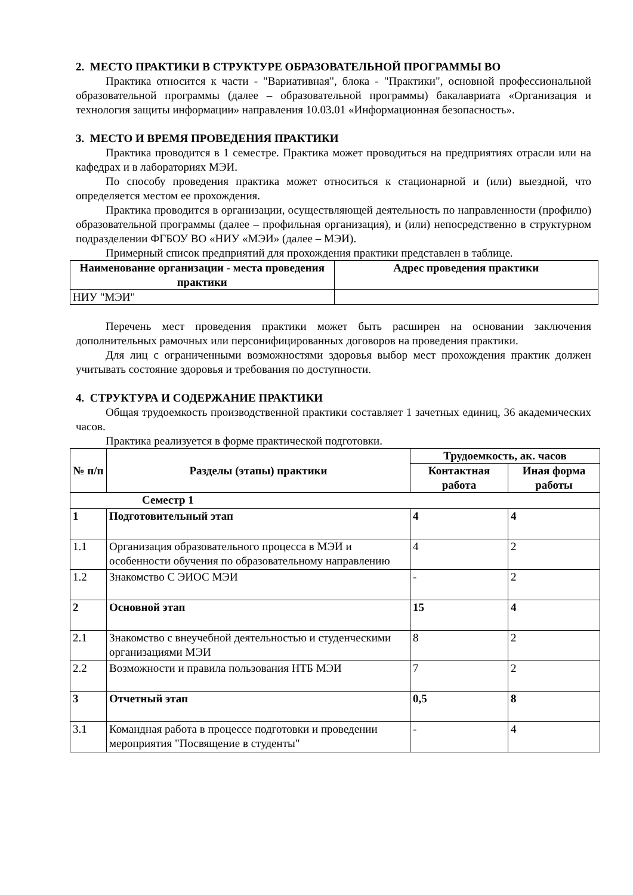2. МЕСТО ПРАКТИКИ В СТРУКТУРЕ ОБРАЗОВАТЕЛЬНОЙ ПРОГРАММЫ ВО
Практика относится к части - "Вариативная", блока - "Практики", основной профессиональной образовательной программы (далее – образовательной программы) бакалавриата «Организация и технология защиты информации» направления 10.03.01 «Информационная безопасность».
3. МЕСТО И ВРЕМЯ ПРОВЕДЕНИЯ ПРАКТИКИ
Практика проводится в 1 семестре. Практика может проводиться на предприятиях отрасли или на кафедрах и в лабораториях МЭИ.
По способу проведения практика может относиться к стационарной и (или) выездной, что определяется местом ее прохождения.
Практика проводится в организации, осуществляющей деятельность по направленности (профилю) образовательной программы (далее – профильная организация), и (или) непосредственно в структурном подразделении ФГБОУ ВО «НИУ «МЭИ» (далее – МЭИ).
Примерный список предприятий для прохождения практики представлен в таблице.
| Наименование организации - места проведения практики | Адрес проведения практики |
| --- | --- |
| НИУ "МЭИ" | |
Перечень мест проведения практики может быть расширен на основании заключения дополнительных рамочных или персонифицированных договоров на проведения практики.
Для лиц с ограниченными возможностями здоровья выбор мест прохождения практик должен учитывать состояние здоровья и требования по доступности.
4. СТРУКТУРА И СОДЕРЖАНИЕ ПРАКТИКИ
Общая трудоемкость производственной практики составляет 1 зачетных единиц, 36 академических часов.
Практика реализуется в форме практической подготовки.
| № п/п | Разделы (этапы) практики | Трудоемкость, ак. часов | |
| --- | --- | --- | --- |
| | | Контактная работа | Иная форма работы |
| Семестр 1 | | | |
| 1 | Подготовительный этап | 4 | 4 |
| 1.1 | Организация образовательного процесса в МЭИ и особенности обучения по образовательному направлению | 4 | 2 |
| 1.2 | Знакомство С ЭИОС МЭИ | - | 2 |
| 2 | Основной этап | 15 | 4 |
| 2.1 | Знакомство с внеучебной деятельностью и студенческими организациями МЭИ | 8 | 2 |
| 2.2 | Возможности и правила пользования НТБ МЭИ | 7 | 2 |
| 3 | Отчетный этап | 0,5 | 8 |
| 3.1 | Командная работа в процессе подготовки и проведении мероприятия "Посвящение в студенты" | - | 4 |